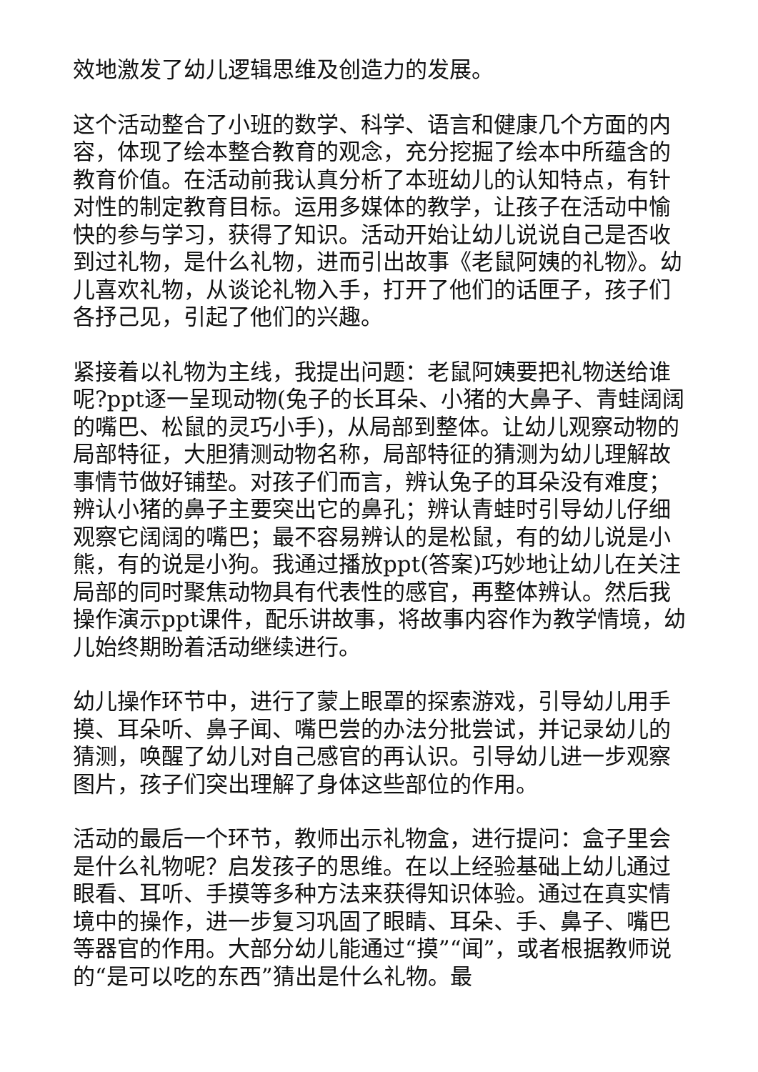效地激发了幼儿逻辑思维及创造力的发展。
这个活动整合了小班的数学、科学、语言和健康几个方面的内容，体现了绘本整合教育的观念，充分挖掘了绘本中所蕴含的教育价值。在活动前我认真分析了本班幼儿的认知特点，有针对性的制定教育目标。运用多媒体的教学，让孩子在活动中愉快的参与学习，获得了知识。活动开始让幼儿说说自己是否收到过礼物，是什么礼物，进而引出故事《老鼠阿姨的礼物》。幼儿喜欢礼物，从谈论礼物入手，打开了他们的话匣子，孩子们各抒己见，引起了他们的兴趣。
紧接着以礼物为主线，我提出问题：老鼠阿姨要把礼物送给谁呢?ppt逐一呈现动物(兔子的长耳朵、小猪的大鼻子、青蛙阔阔的嘴巴、松鼠的灵巧小手)，从局部到整体。让幼儿观察动物的局部特征，大胆猜测动物名称，局部特征的猜测为幼儿理解故事情节做好铺垫。对孩子们而言，辨认兔子的耳朵没有难度；辨认小猪的鼻子主要突出它的鼻孔；辨认青蛙时引导幼儿仔细观察它阔阔的嘴巴；最不容易辨认的是松鼠，有的幼儿说是小熊，有的说是小狗。我通过播放ppt(答案)巧妙地让幼儿在关注局部的同时聚焦动物具有代表性的感官，再整体辨认。然后我操作演示ppt课件，配乐讲故事，将故事内容作为教学情境，幼儿始终期盼着活动继续进行。
幼儿操作环节中，进行了蒙上眼罩的探索游戏，引导幼儿用手摸、耳朵听、鼻子闻、嘴巴尝的办法分批尝试，并记录幼儿的猜测，唤醒了幼儿对自己感官的再认识。引导幼儿进一步观察图片，孩子们突出理解了身体这些部位的作用。
活动的最后一个环节，教师出示礼物盒，进行提问：盒子里会是什么礼物呢？启发孩子的思维。在以上经验基础上幼儿通过眼看、耳听、手摸等多种方法来获得知识体验。通过在真实情境中的操作，进一步复习巩固了眼睛、耳朵、手、鼻子、嘴巴等器官的作用。大部分幼儿能通过“摸”“闻”，或者根据教师说的“是可以吃的东西”猜出是什么礼物。最